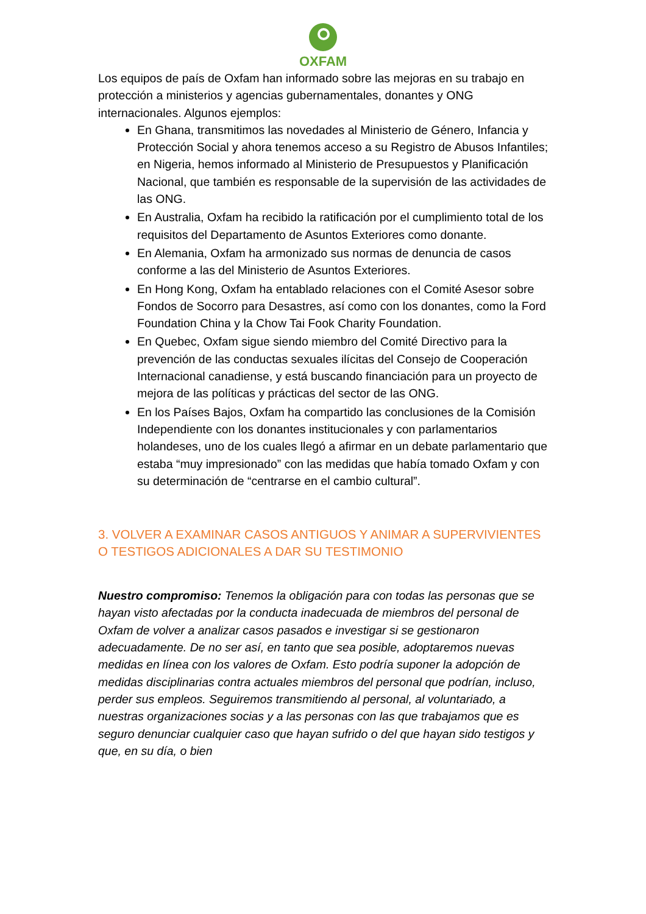OXFAM
Los equipos de país de Oxfam han informado sobre las mejoras en su trabajo en protección a ministerios y agencias gubernamentales, donantes y ONG internacionales. Algunos ejemplos:
En Ghana, transmitimos las novedades al Ministerio de Género, Infancia y Protección Social y ahora tenemos acceso a su Registro de Abusos Infantiles; en Nigeria, hemos informado al Ministerio de Presupuestos y Planificación Nacional, que también es responsable de la supervisión de las actividades de las ONG.
En Australia, Oxfam ha recibido la ratificación por el cumplimiento total de los requisitos del Departamento de Asuntos Exteriores como donante.
En Alemania, Oxfam ha armonizado sus normas de denuncia de casos conforme a las del Ministerio de Asuntos Exteriores.
En Hong Kong, Oxfam ha entablado relaciones con el Comité Asesor sobre Fondos de Socorro para Desastres, así como con los donantes, como la Ford Foundation China y la Chow Tai Fook Charity Foundation.
En Quebec, Oxfam sigue siendo miembro del Comité Directivo para la prevención de las conductas sexuales ilícitas del Consejo de Cooperación Internacional canadiense, y está buscando financiación para un proyecto de mejora de las políticas y prácticas del sector de las ONG.
En los Países Bajos, Oxfam ha compartido las conclusiones de la Comisión Independiente con los donantes institucionales y con parlamentarios holandeses, uno de los cuales llegó a afirmar en un debate parlamentario que estaba “muy impresionado” con las medidas que había tomado Oxfam y con su determinación de “centrarse en el cambio cultural”.
3. VOLVER A EXAMINAR CASOS ANTIGUOS Y ANIMAR A SUPERVIVIENTES O TESTIGOS ADICIONALES A DAR SU TESTIMONIO
Nuestro compromiso: Tenemos la obligación para con todas las personas que se hayan visto afectadas por la conducta inadecuada de miembros del personal de Oxfam de volver a analizar casos pasados e investigar si se gestionaron adecuadamente. De no ser así, en tanto que sea posible, adoptaremos nuevas medidas en línea con los valores de Oxfam. Esto podría suponer la adopción de medidas disciplinarias contra actuales miembros del personal que podrían, incluso, perder sus empleos. Seguiremos transmitiendo al personal, al voluntariado, a nuestras organizaciones socias y a las personas con las que trabajamos que es seguro denunciar cualquier caso que hayan sufrido o del que hayan sido testigos y que, en su día, o bien